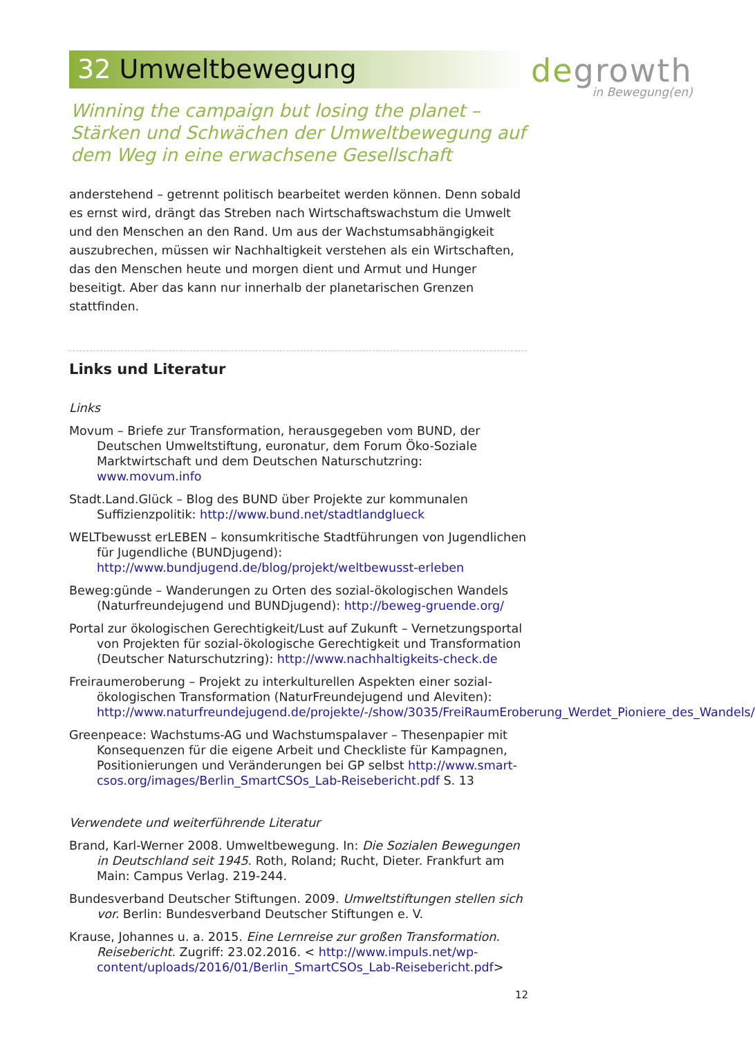degrowth
in Bewegung(en)
32 Umweltbewegung
Winning the campaign but losing the planet – Stärken und Schwächen der Umweltbewegung auf dem Weg in eine erwachsene Gesellschaft
anderstehend – getrennt politisch bearbeitet werden können. Denn sobald es ernst wird, drängt das Streben nach Wirtschaftswachstum die Umwelt und den Menschen an den Rand. Um aus der Wachstumsabhängigkeit auszubrechen, müssen wir Nachhaltigkeit verstehen als ein Wirtschaften, das den Menschen heute und morgen dient und Armut und Hunger beseitigt. Aber das kann nur innerhalb der planetarischen Grenzen stattfinden.
Links und Literatur
Links
Movum – Briefe zur Transformation, herausgegeben vom BUND, der Deutschen Umweltstiftung, euronatur, dem Forum Öko-Soziale Marktwirtschaft und dem Deutschen Naturschutzring: www.movum.info
Stadt.Land.Glück – Blog des BUND über Projekte zur kommunalen Suffizienzpolitik: http://www.bund.net/stadtlandglueck
WELTbewusst erLEBEN – konsumkritische Stadtführungen von Jugendlichen für Jugendliche (BUNDjugend): http://www.bundjugend.de/blog/projekt/weltbewusst-erleben
Beweg:günde – Wanderungen zu Orten des sozial-ökologischen Wandels (Naturfreundejugend und BUNDjugend): http://beweg-gruende.org/
Portal zur ökologischen Gerechtigkeit/Lust auf Zukunft – Vernetzungsportal von Projekten für sozial-ökologische Gerechtigkeit und Transformation (Deutscher Naturschutzring): http://www.nachhaltigkeits-check.de
Freiraumeroberung – Projekt zu interkulturellen Aspekten einer sozial-ökologischen Transformation (NaturFreundejugend und Aleviten): http://www.naturfreundejugend.de/projekte/-/show/3035/FreiRaumEroberung_Werdet_Pioniere_des_Wandels/
Greenpeace: Wachstums-AG und Wachstumspalaver – Thesenpapier mit Konsequenzen für die eigene Arbeit und Checkliste für Kampagnen, Positionierungen und Veränderungen bei GP selbst http://www.smart-csos.org/images/Berlin_SmartCSOs_Lab-Reisebericht.pdf S. 13
Verwendete und weiterführende Literatur
Brand, Karl-Werner 2008. Umweltbewegung. In: Die Sozialen Bewegungen in Deutschland seit 1945. Roth, Roland; Rucht, Dieter. Frankfurt am Main: Campus Verlag. 219-244.
Bundesverband Deutscher Stiftungen. 2009. Umweltstiftungen stellen sich vor. Berlin: Bundesverband Deutscher Stiftungen e. V.
Krause, Johannes u. a. 2015. Eine Lernreise zur großen Transformation. Reisebericht. Zugriff: 23.02.2016. < http://www.impuls.net/wp-content/uploads/2016/01/Berlin_SmartCSOs_Lab-Reisebericht.pdf>
12